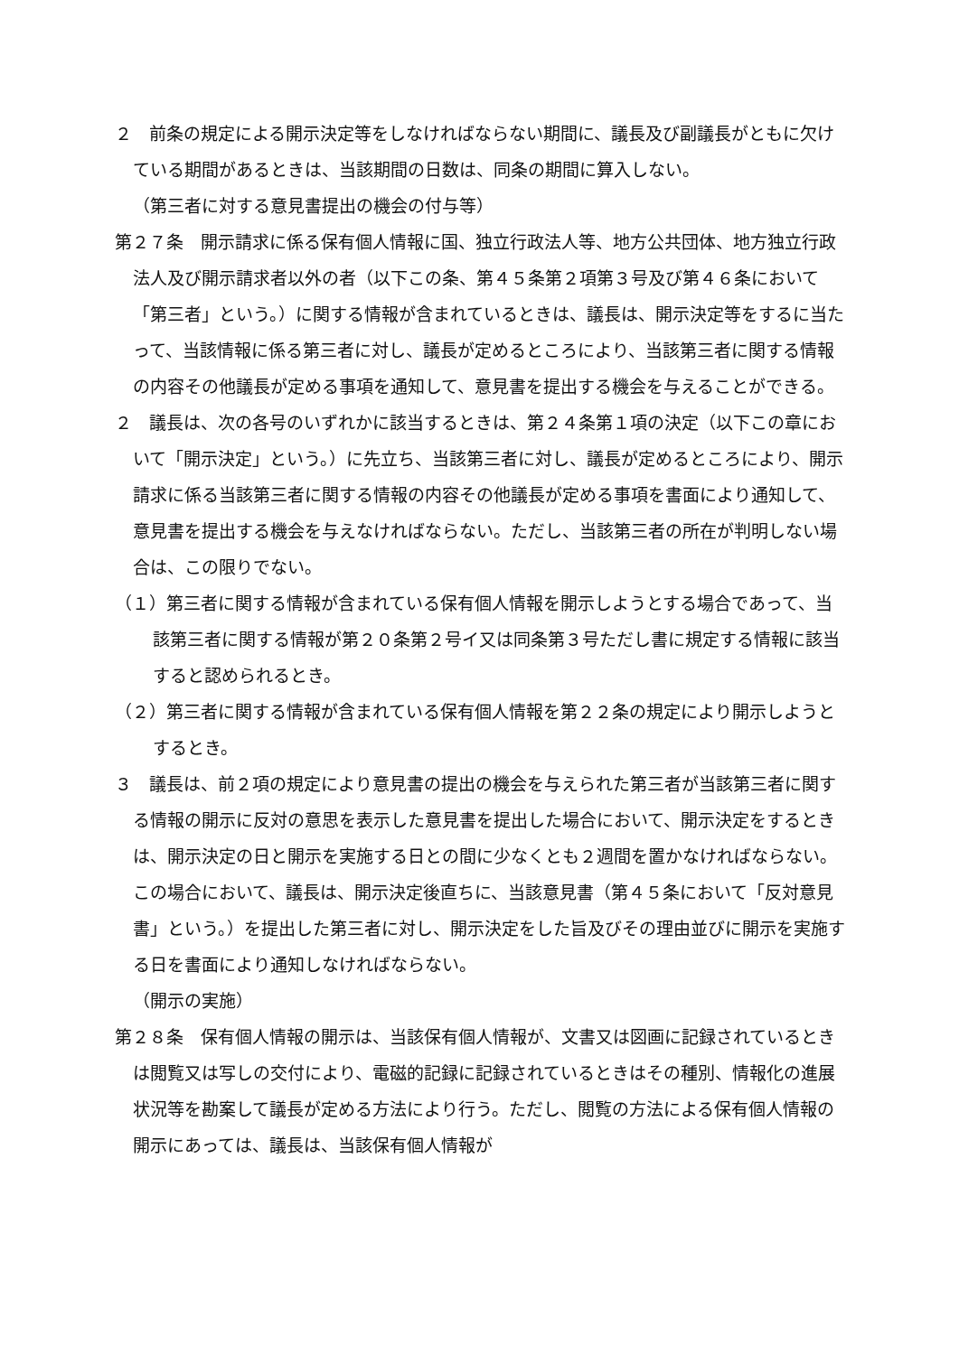２　前条の規定による開示決定等をしなければならない期間に、議長及び副議長がともに欠けている期間があるときは、当該期間の日数は、同条の期間に算入しない。
（第三者に対する意見書提出の機会の付与等）
第２７条　開示請求に係る保有個人情報に国、独立行政法人等、地方公共団体、地方独立行政法人及び開示請求者以外の者（以下この条、第４５条第２項第３号及び第４６条において「第三者」という。）に関する情報が含まれているときは、議長は、開示決定等をするに当たって、当該情報に係る第三者に対し、議長が定めるところにより、当該第三者に関する情報の内容その他議長が定める事項を通知して、意見書を提出する機会を与えることができる。
２　議長は、次の各号のいずれかに該当するときは、第２４条第１項の決定（以下この章において「開示決定」という。）に先立ち、当該第三者に対し、議長が定めるところにより、開示請求に係る当該第三者に関する情報の内容その他議長が定める事項を書面により通知して、意見書を提出する機会を与えなければならない。ただし、当該第三者の所在が判明しない場合は、この限りでない。
（１）第三者に関する情報が含まれている保有個人情報を開示しようとする場合であって、当該第三者に関する情報が第２０条第２号イ又は同条第３号ただし書に規定する情報に該当すると認められるとき。
（２）第三者に関する情報が含まれている保有個人情報を第２２条の規定により開示しようとするとき。
３　議長は、前２項の規定により意見書の提出の機会を与えられた第三者が当該第三者に関する情報の開示に反対の意思を表示した意見書を提出した場合において、開示決定をするときは、開示決定の日と開示を実施する日との間に少なくとも２週間を置かなければならない。この場合において、議長は、開示決定後直ちに、当該意見書（第４５条において「反対意見書」という。）を提出した第三者に対し、開示決定をした旨及びその理由並びに開示を実施する日を書面により通知しなければならない。
（開示の実施）
第２８条　保有個人情報の開示は、当該保有個人情報が、文書又は図画に記録されているときは閲覧又は写しの交付により、電磁的記録に記録されているときはその種別、情報化の進展状況等を勘案して議長が定める方法により行う。ただし、閲覧の方法による保有個人情報の開示にあっては、議長は、当該保有個人情報が